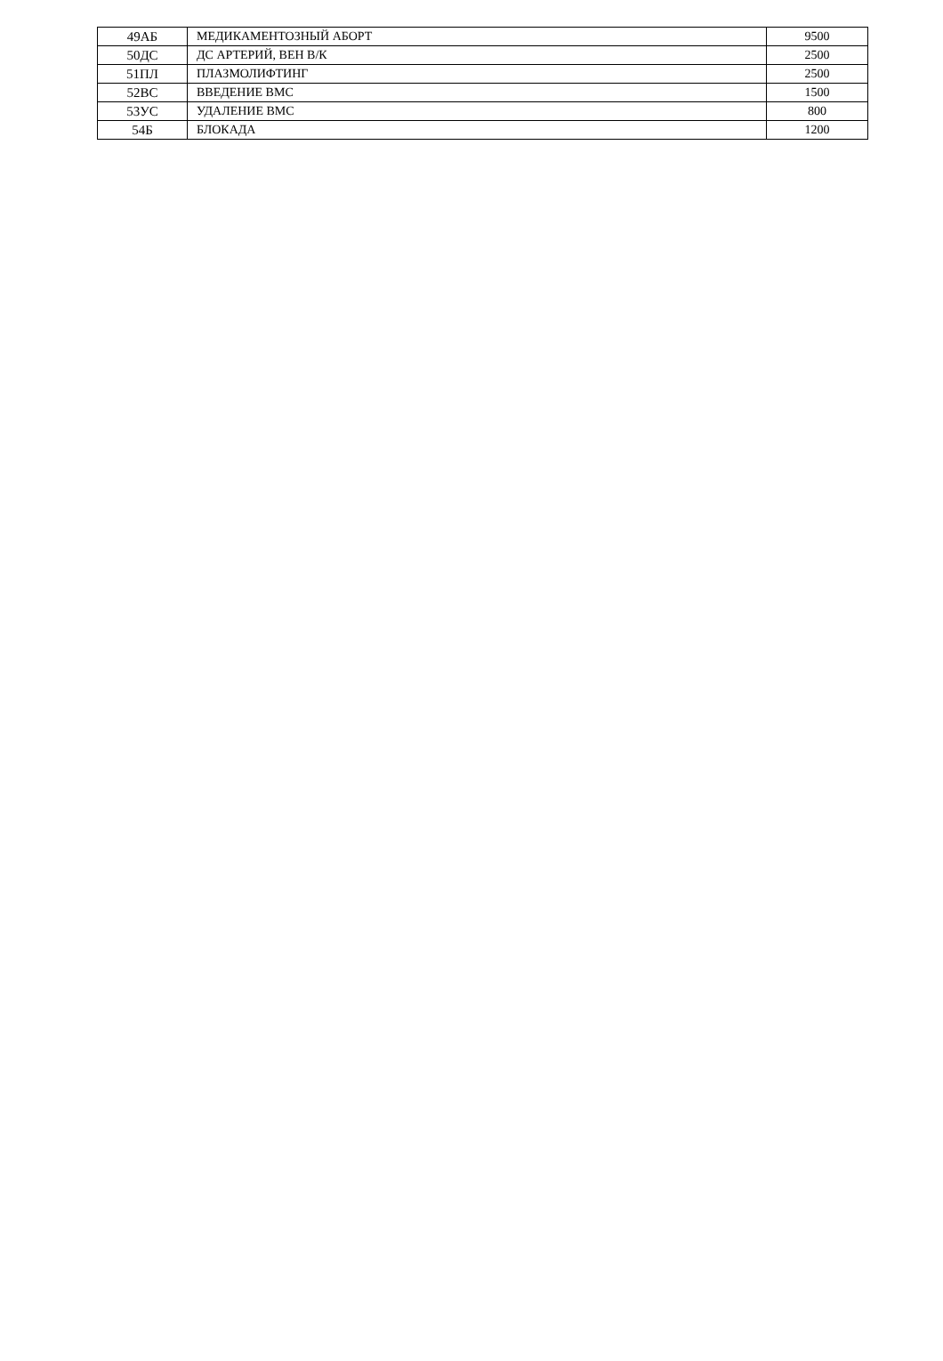| 49АБ | МЕДИКАМЕНТОЗНЫЙ АБОРТ | 9500 |
| 50ДС | ДС АРТЕРИЙ, ВЕН В/К | 2500 |
| 51ПЛ | ПЛАЗМОЛИФТИНГ | 2500 |
| 52ВС | ВВЕДЕНИЕ ВМС | 1500 |
| 53УС | УДАЛЕНИЕ ВМС | 800 |
| 54Б | БЛОКАДА | 1200 |